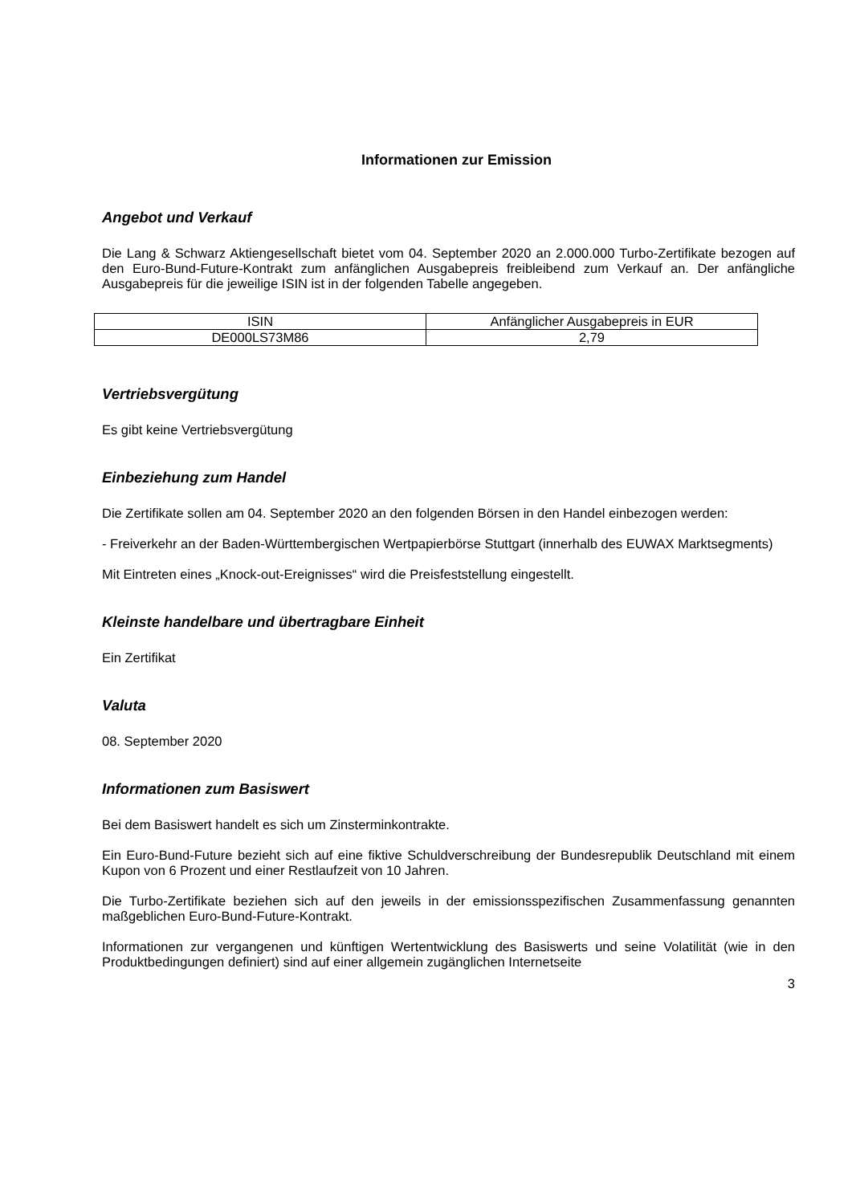Informationen zur Emission
Angebot und Verkauf
Die Lang & Schwarz Aktiengesellschaft bietet vom 04. September 2020 an 2.000.000 Turbo-Zertifikate bezogen auf den Euro-Bund-Future-Kontrakt zum anfänglichen Ausgabepreis freibleibend zum Verkauf an. Der anfängliche Ausgabepreis für die jeweilige ISIN ist in der folgenden Tabelle angegeben.
| ISIN | Anfänglicher Ausgabepreis in EUR |
| DE000LS73M86 | 2,79 |
Vertriebsvergütung
Es gibt keine Vertriebsvergütung
Einbeziehung zum Handel
Die Zertifikate sollen am 04. September 2020 an den folgenden Börsen in den Handel einbezogen werden:
- Freiverkehr an der Baden-Württembergischen Wertpapierbörse Stuttgart (innerhalb des EUWAX Marktsegments)
Mit Eintreten eines „Knock-out-Ereignisses“ wird die Preisfeststellung eingestellt.
Kleinste handelbare und übertragbare Einheit
Ein Zertifikat
Valuta
08. September 2020
Informationen zum Basiswert
Bei dem Basiswert handelt es sich um Zinsterminkontrakte.
Ein Euro-Bund-Future bezieht sich auf eine fiktive Schuldverschreibung der Bundesrepublik Deutschland mit einem Kupon von 6 Prozent und einer Restlaufzeit von 10 Jahren.
Die Turbo-Zertifikate beziehen sich auf den jeweils in der emissionsspezifischen Zusammenfassung genannten maßgeblichen Euro-Bund-Future-Kontrakt.
Informationen zur vergangenen und künftigen Wertentwicklung des Basiswerts und seine Volatilität (wie in den Produktbedingungen definiert) sind auf einer allgemein zugänglichen Internetseite
3